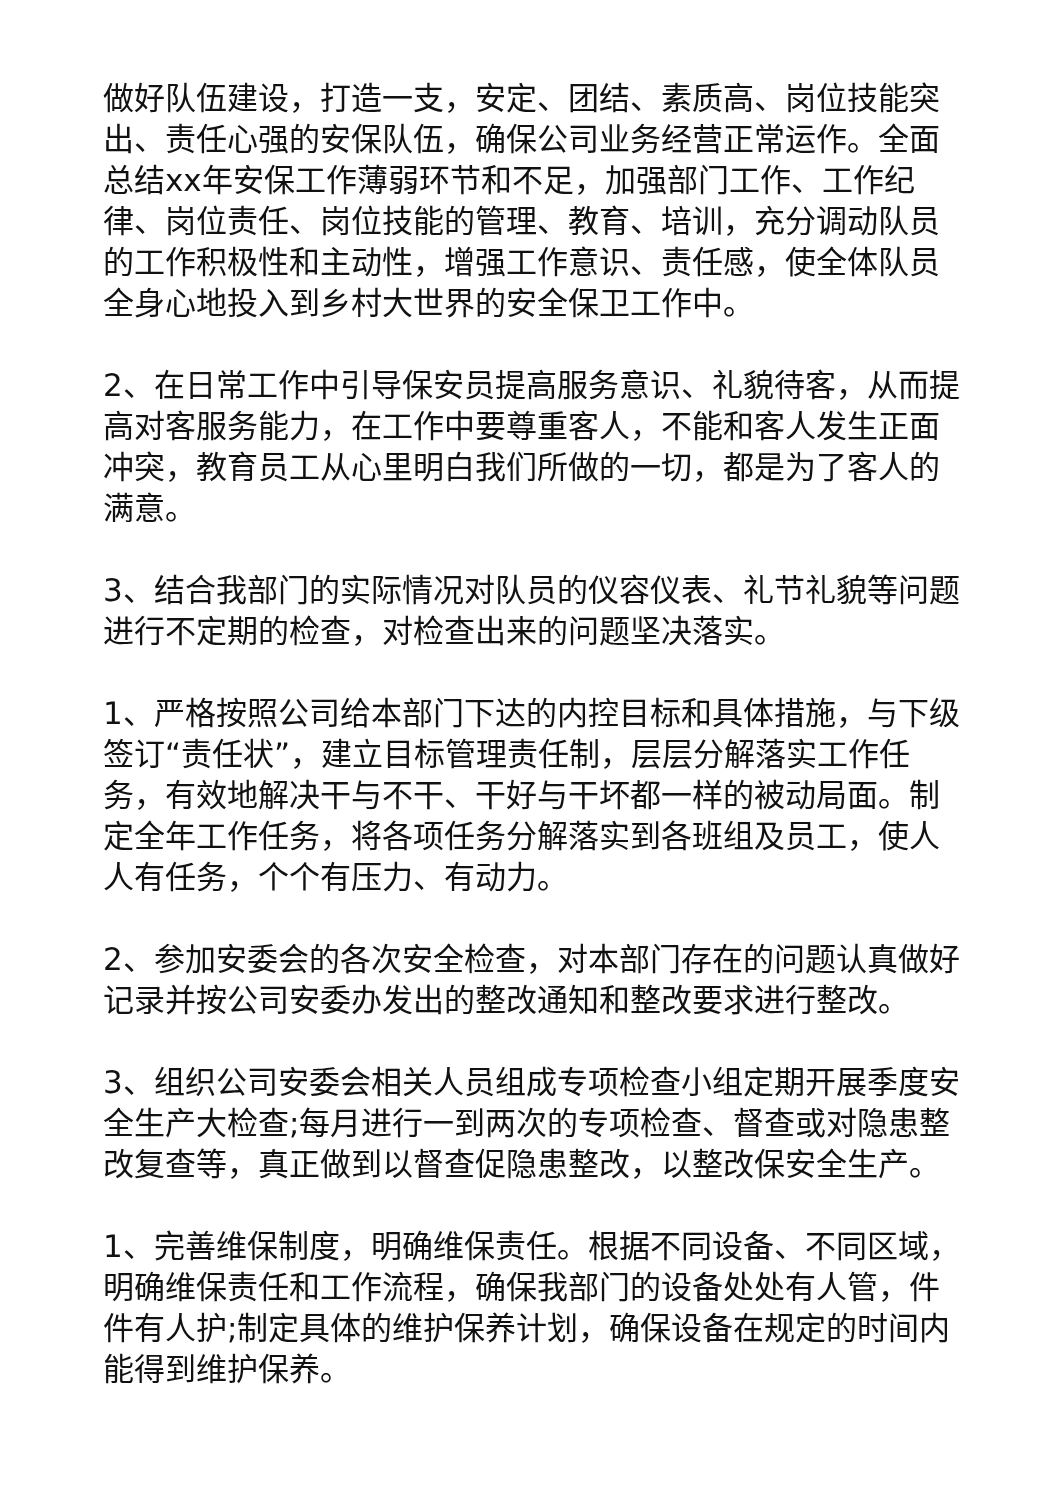做好队伍建设，打造一支，安定、团结、素质高、岗位技能突出、责任心强的安保队伍，确保公司业务经营正常运作。全面总结xx年安保工作薄弱环节和不足，加强部门工作、工作纪律、岗位责任、岗位技能的管理、教育、培训，充分调动队员的工作积极性和主动性，增强工作意识、责任感，使全体队员全身心地投入到乡村大世界的安全保卫工作中。
2、在日常工作中引导保安员提高服务意识、礼貌待客，从而提高对客服务能力，在工作中要尊重客人，不能和客人发生正面冲突，教育员工从心里明白我们所做的一切，都是为了客人的满意。
3、结合我部门的实际情况对队员的仪容仪表、礼节礼貌等问题进行不定期的检查，对检查出来的问题坚决落实。
1、严格按照公司给本部门下达的内控目标和具体措施，与下级签订“责任状”，建立目标管理责任制，层层分解落实工作任务，有效地解决干与不干、干好与干坏都一样的被动局面。制定全年工作任务，将各项任务分解落实到各班组及员工，使人人有任务，个个有压力、有动力。
2、参加安委会的各次安全检查，对本部门存在的问题认真做好记录并按公司安委办发出的整改通知和整改要求进行整改。
3、组织公司安委会相关人员组成专项检查小组定期开展季度安全生产大检查;每月进行一到两次的专项检查、督查或对隐患整改复查等，真正做到以督查促隐患整改，以整改保安全生产。
1、完善维保制度，明确维保责任。根据不同设备、不同区域，明确维保责任和工作流程，确保我部门的设备处处有人管，件件有人护;制定具体的维护保养计划，确保设备在规定的时间内能得到维护保养。